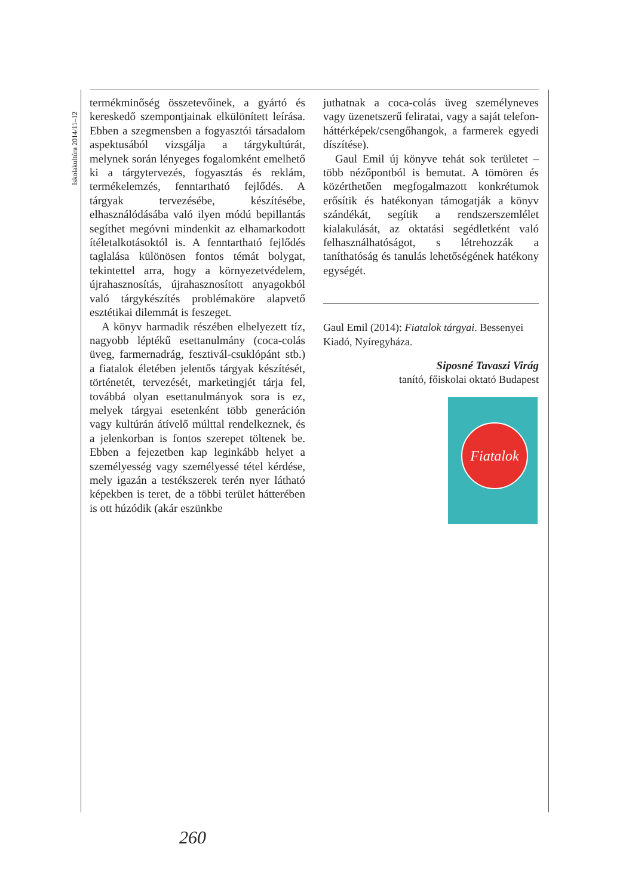Iskolakultúra 2014/11–12
termékminőség összetevőinek, a gyártó és kereskedő szempontjainak elkülönített leírása. Ebben a szegmensben a fogyasztói társadalom aspektusából vizsgálja a tárgykultúrát, melynek során lényeges fogalomként emelhető ki a tárgytervezés, fogyasztás és reklám, termékelemzés, fenntartható fejlődés. A tárgyak tervezésébe, készítésébe, elhasználódásába való ilyen módú bepillantás segíthet megóvni mindenkit az elhamarkodott ítéletalkotásoktól is. A fenntartható fejlődés taglalása különösen fontos témát bolygat, tekintettel arra, hogy a környezetvédelem, újrahasznosítás, újrahasznosított anyagokból való tárgykészítés problémaköre alapvető esztétikai dilemmát is feszeget.
A könyv harmadik részében elhelyezett tíz, nagyobb léptékű esettanulmány (coca-colás üveg, farmernadrág, fesztivál-csuklópánt stb.) a fiatalok életében jelentős tárgyak készítését, történetét, tervezését, marketingjét tárja fel, továbbá olyan esettanulmányok sora is ez, melyek tárgyai esetenként több generáción vagy kultúrán átívelő múlttal rendelkeznek, és a jelenkorban is fontos szerepet töltenek be. Ebben a fejezetben kap leginkább helyet a személyesség vagy személyessé tétel kérdése, mely igazán a testékszerek terén nyer látható képekben is teret, de a többi terület hátterében is ott húzódik (akár eszünkbe
juthatnak a coca-colás üveg személyneves vagy üzenetszerű feliratai, vagy a saját telefon-háttérképek/csengőhangok, a farmerek egyedi díszítése).
Gaul Emil új könyve tehát sok területet – több nézőpontból is bemutat. A tömören és közérthetően megfogalmazott konkrétumok erősítik és hatékonyan támogatják a könyv szándékát, segítik a rendszerszemlélet kialakulását, az oktatási segédletként való felhasználhatóságot, s létrehozzák a taníthatóság és tanulás lehetőségének hatékony egységét.
Gaul Emil (2014): Fiatalok tárgyai. Bessenyei Kiadó, Nyíregyháza.
Siposné Tavaszi Virág
tanító, főiskolai oktató Budapest
Fiatalok
260